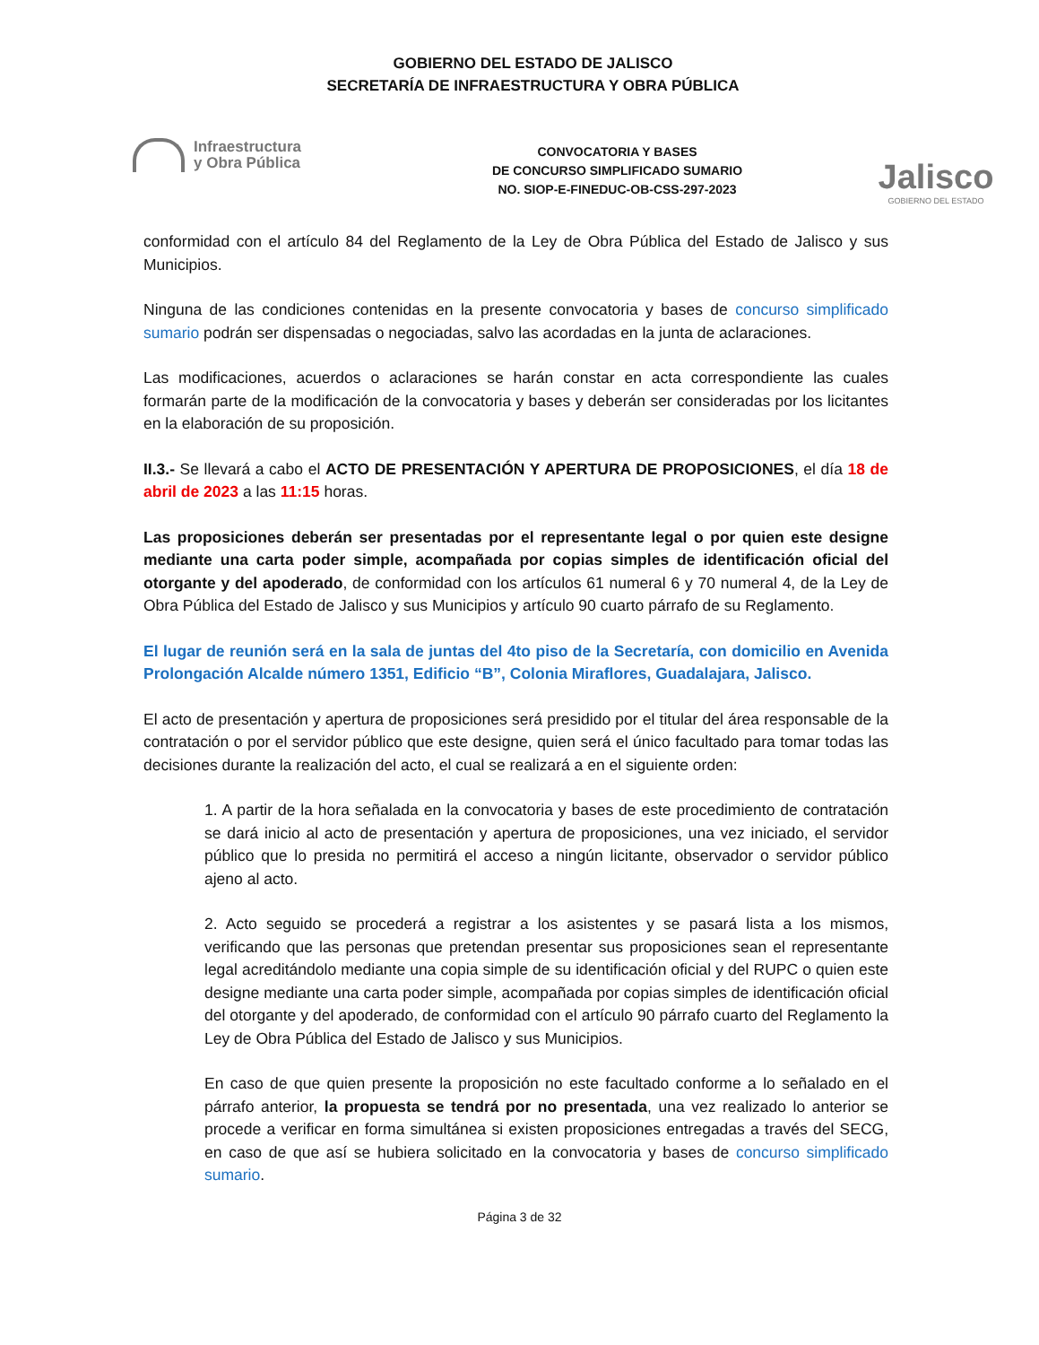GOBIERNO DEL ESTADO DE JALISCO
SECRETARÍA DE INFRAESTRUCTURA Y OBRA PÚBLICA
Infraestructura
y Obra Pública
CONVOCATORIA Y BASES
DE CONCURSO SIMPLIFICADO SUMARIO
NO. SIOP-E-FINEDUC-OB-CSS-297-2023
Jalisco
GOBIERNO DEL ESTADO
conformidad con el artículo 84 del Reglamento de la Ley de Obra Pública del Estado de Jalisco y sus Municipios.
Ninguna de las condiciones contenidas en la presente convocatoria y bases de concurso simplificado sumario podrán ser dispensadas o negociadas, salvo las acordadas en la junta de aclaraciones.
Las modificaciones, acuerdos o aclaraciones se harán constar en acta correspondiente las cuales formarán parte de la modificación de la convocatoria y bases y deberán ser consideradas por los licitantes en la elaboración de su proposición.
II.3.- Se llevará a cabo el ACTO DE PRESENTACIÓN Y APERTURA DE PROPOSICIONES, el día 18 de abril de 2023 a las 11:15 horas.
Las proposiciones deberán ser presentadas por el representante legal o por quien este designe mediante una carta poder simple, acompañada por copias simples de identificación oficial del otorgante y del apoderado, de conformidad con los artículos 61 numeral 6 y 70 numeral 4, de la Ley de Obra Pública del Estado de Jalisco y sus Municipios y artículo 90 cuarto párrafo de su Reglamento.
El lugar de reunión será en la sala de juntas del 4to piso de la Secretaría, con domicilio en Avenida Prolongación Alcalde número 1351, Edificio “B”, Colonia Miraflores, Guadalajara, Jalisco.
El acto de presentación y apertura de proposiciones será presidido por el titular del área responsable de la contratación o por el servidor público que este designe, quien será el único facultado para tomar todas las decisiones durante la realización del acto, el cual se realizará a en el siguiente orden:
1. A partir de la hora señalada en la convocatoria y bases de este procedimiento de contratación se dará inicio al acto de presentación y apertura de proposiciones, una vez iniciado, el servidor público que lo presida no permitirá el acceso a ningún licitante, observador o servidor público ajeno al acto.
2. Acto seguido se procederá a registrar a los asistentes y se pasará lista a los mismos, verificando que las personas que pretendan presentar sus proposiciones sean el representante legal acreditándolo mediante una copia simple de su identificación oficial y del RUPC o quien este designe mediante una carta poder simple, acompañada por copias simples de identificación oficial del otorgante y del apoderado, de conformidad con el artículo 90 párrafo cuarto del Reglamento la Ley de Obra Pública del Estado de Jalisco y sus Municipios.
En caso de que quien presente la proposición no este facultado conforme a lo señalado en el párrafo anterior, la propuesta se tendrá por no presentada, una vez realizado lo anterior se procede a verificar en forma simultánea si existen proposiciones entregadas a través del SECG, en caso de que así se hubiera solicitado en la convocatoria y bases de concurso simplificado sumario.
Página 3 de 32